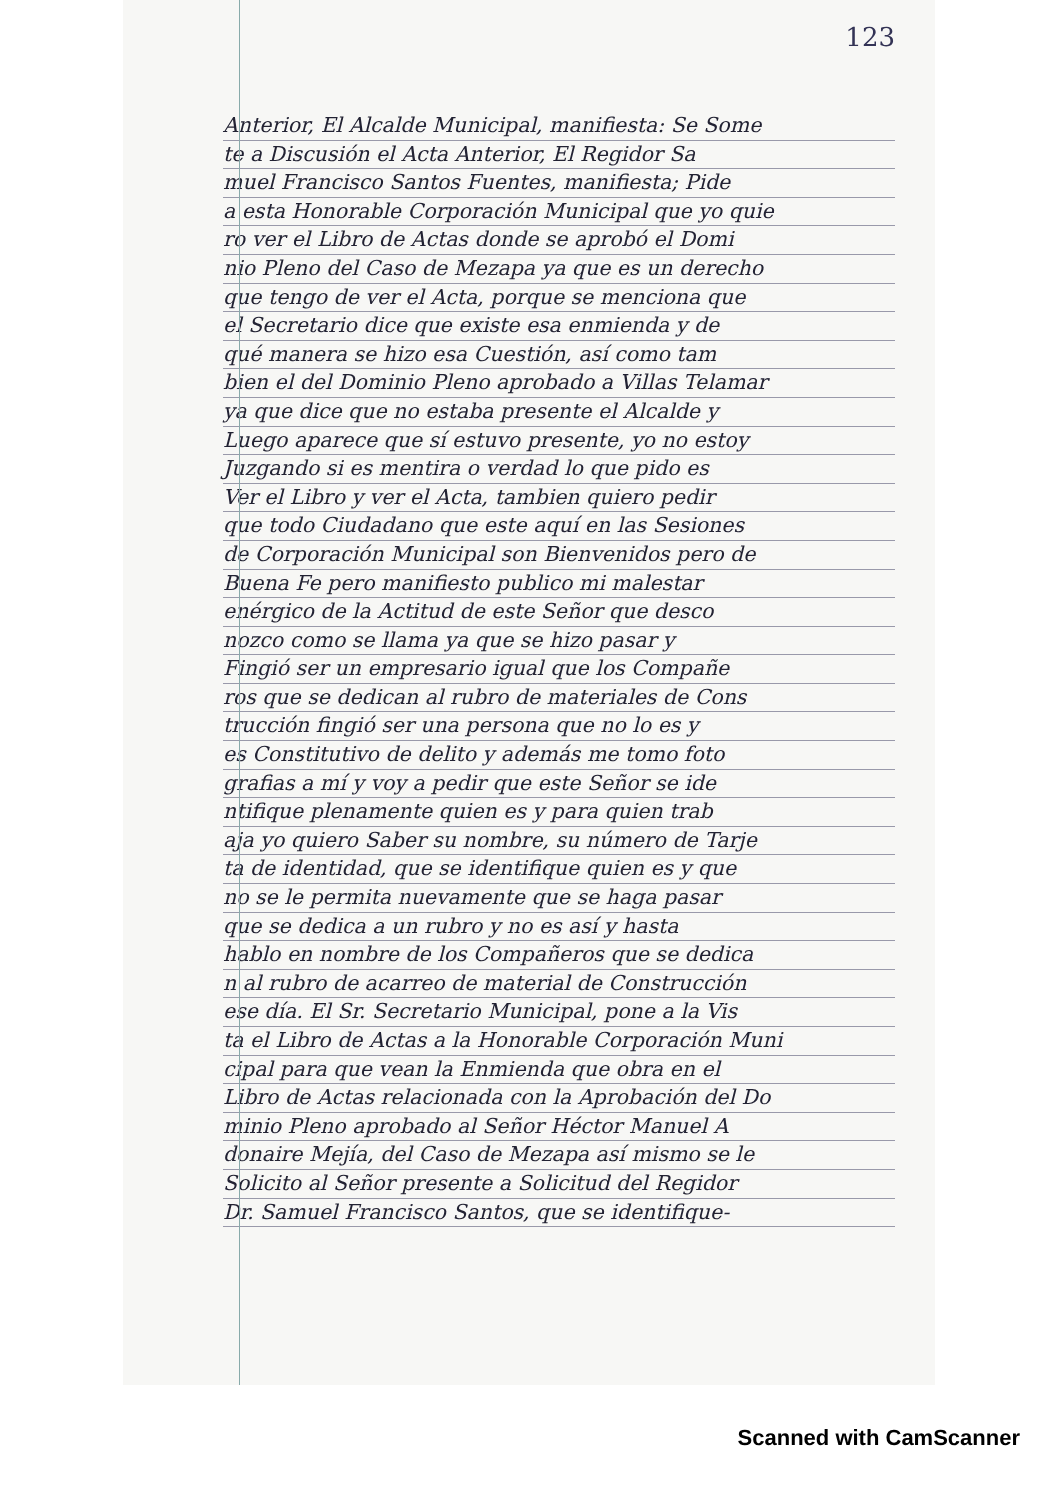123
Anterior, El Alcalde Municipal, manifiesta: Se Some
te a Discusión el Acta Anterior, El Regidor Sa
muel Francisco Santos Fuentes, manifiesta; Pide
a esta Honorable Corporación Municipal que yo quie
ro ver el Libro de Actas donde se aprobó el Domi
nio Pleno del Caso de Mezapa ya que es un derecho
que tengo de ver el Acta, porque se menciona que
el Secretario dice que existe esa enmienda y de
qué manera se hizo esa Cuestión, así como tam
bien el del Dominio Pleno aprobado a Villas Telamar
ya que dice que no estaba presente el Alcalde y
Luego aparece que sí estuvo presente, yo no estoy
Juzgando si es mentira o verdad lo que pido es
Ver el Libro y ver el Acta, tambien quiero pedir
que todo Ciudadano que este aquí en las Sesiones
de Corporación Municipal son Bienvenidos pero de
Buena Fe pero manifiesto publico mi malestar
enérgico de la Actitud de este Señor que desco
nozco como se llama ya que se hizo pasar y
Fingió ser un empresario igual que los Compañe
ros que se dedican al rubro de materiales de Cons
trucción fingió ser una persona que no lo es y
es Constitutivo de delito y además me tomo foto
grafias a mí y voy a pedir que este Señor se ide
ntifique plenamente quien es y para quien trab
aja yo quiero Saber su nombre, su número de Tarje
ta de identidad, que se identifique quien es y que
no se le permita nuevamente que se haga pasar
que se dedica a un rubro y no es así y hasta
hablo en nombre de los Compañeros que se dedica
n al rubro de acarreo de material de Construcción
ese día. El Sr. Secretario Municipal, pone a la Vis
ta el Libro de Actas a la Honorable Corporación Muni
cipal para que vean la Enmienda que obra en el
Libro de Actas relacionada con la Aprobación del Do
minio Pleno aprobado al Señor Héctor Manuel A
donaire Mejía, del Caso de Mezapa así mismo se le
Solicito al Señor presente a Solicitud del Regidor
Dr. Samuel Francisco Santos, que se identifique-
Scanned with CamScanner